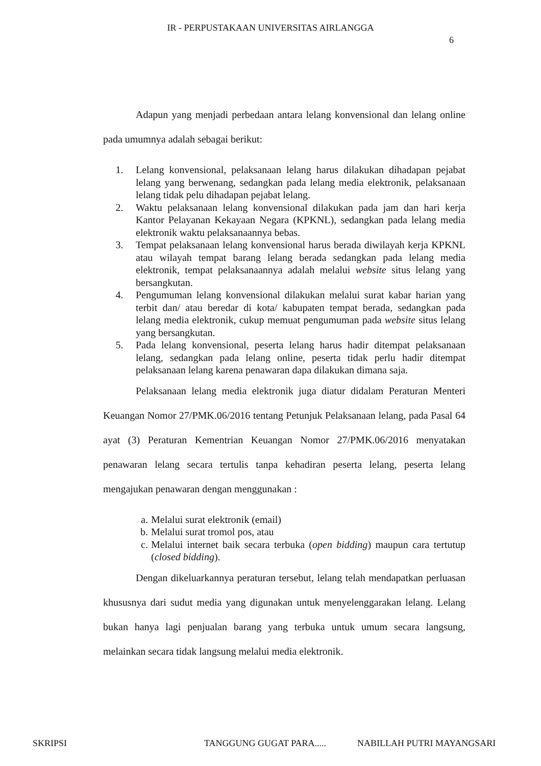IR - PERPUSTAKAAN UNIVERSITAS AIRLANGGA
6
Adapun yang menjadi perbedaan antara lelang konvensional dan lelang online pada umumnya adalah sebagai berikut:
1. Lelang konvensional, pelaksanaan lelang harus dilakukan dihadapan pejabat lelang yang berwenang, sedangkan pada lelang media elektronik, pelaksanaan lelang tidak pelu dihadapan pejabat lelang.
2. Waktu pelaksanaan lelang konvensional dilakukan pada jam dan hari kerja Kantor Pelayanan Kekayaan Negara (KPKNL), sedangkan pada lelang media elektronik waktu pelaksanaannya bebas.
3. Tempat pelaksanaan lelang konvensional harus berada diwilayah kerja KPKNL atau wilayah tempat barang lelang berada sedangkan pada lelang media elektronik, tempat pelaksanaannya adalah melalui website situs lelang yang bersangkutan.
4. Pengumuman lelang konvensional dilakukan melalui surat kabar harian yang terbit dan/ atau beredar di kota/ kabupaten tempat berada, sedangkan pada lelang media elektronik, cukup memuat pengumuman pada website situs lelang yang bersangkutan.
5. Pada lelang konvensional, peserta lelang harus hadir ditempat pelaksanaan lelang, sedangkan pada lelang online, peserta tidak perlu hadir ditempat pelaksanaan lelang karena penawaran dapa dilakukan dimana saja.
Pelaksanaan lelang media elektronik juga diatur didalam Peraturan Menteri Keuangan Nomor 27/PMK.06/2016 tentang Petunjuk Pelaksanaan lelang, pada Pasal 64 ayat (3) Peraturan Kementrian Keuangan Nomor 27/PMK.06/2016 menyatakan penawaran lelang secara tertulis tanpa kehadiran peserta lelang, peserta lelang mengajukan penawaran dengan menggunakan :
a. Melalui surat elektronik (email)
b. Melalui surat tromol pos, atau
c. Melalui internet baik secara terbuka (open bidding) maupun cara tertutup (closed bidding).
Dengan dikeluarkannya peraturan tersebut, lelang telah mendapatkan perluasan khususnya dari sudut media yang digunakan untuk menyelenggarakan lelang. Lelang bukan hanya lagi penjualan barang yang terbuka untuk umum secara langsung, melainkan secara tidak langsung melalui media elektronik.
SKRIPSI TANGGUNG GUGAT PARA..... NABILLAH PUTRI MAYANGSARI